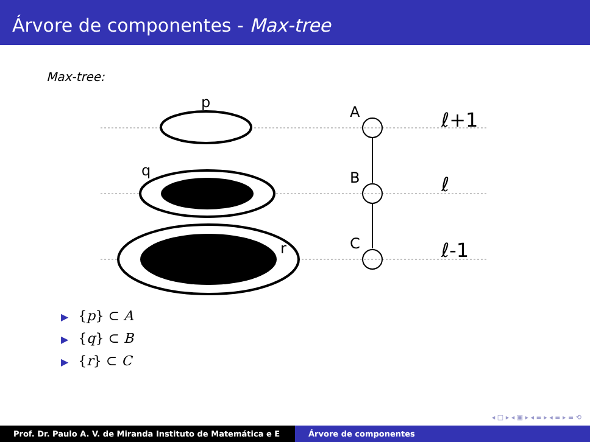Árvore de componentes - Max-tree
Max-tree:
p
q
r
A
B
C
ℓ+1
ℓ
ℓ-1
▶ {p} ⊂ A
▶ {q} ⊂ B
▶ {r} ⊂ C
◂ □ ▸ ◂ ▣ ▸ ◂ ≡ ▸ ◂ ≡ ▸ ≡ ⟲
Prof. Dr. Paulo A. V. de Miranda Instituto de Matemática e E Árvore de componentes